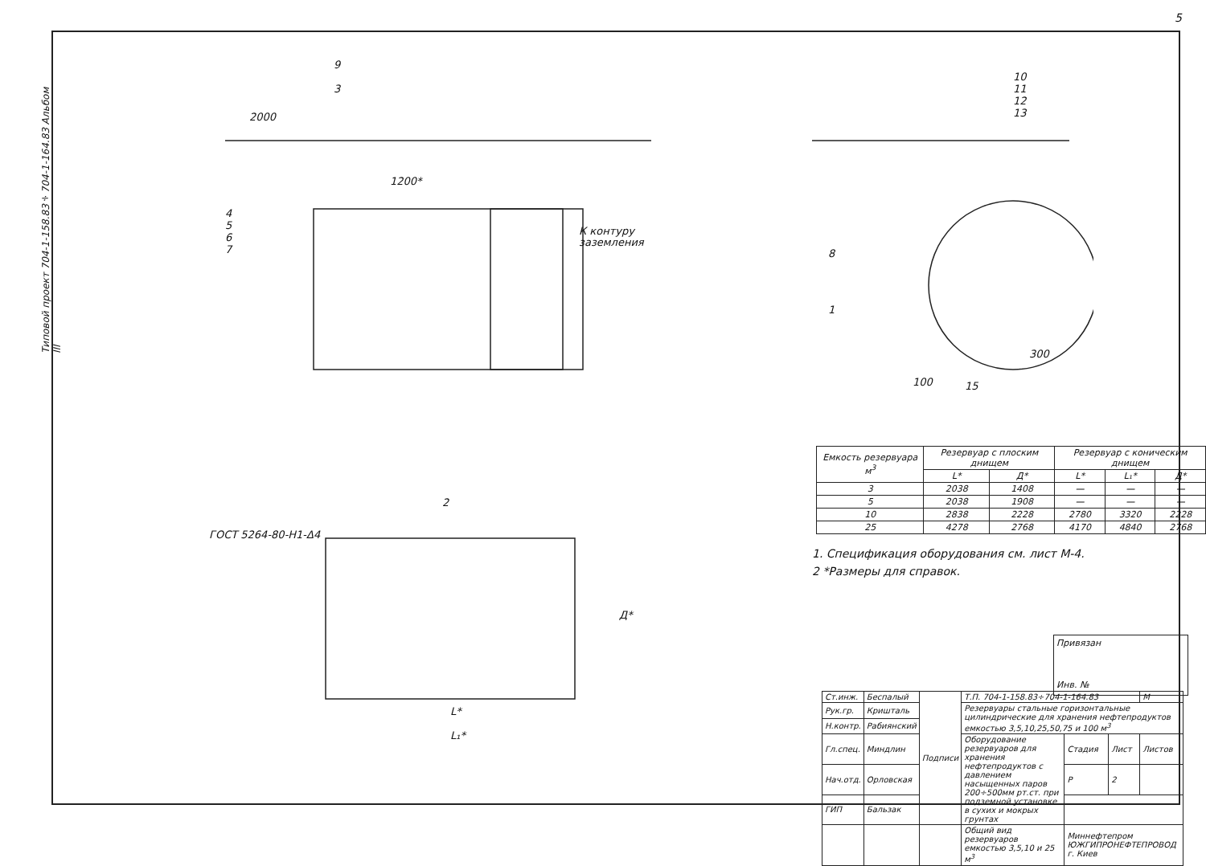5
Типовой проект 704-1-158.83÷704-1-164.83 Альбом III
9
3
4
5
6
7
К контуру
заземления
10
11
12
13
8
1
2
ГОСТ 5264-80-Н1-Δ4
L*
L₁*
Д*
1200*
2000
300
100
15
| Емкость резервуара м<sup>3</sup> | Резервуар с плоским днищем | | Резервуар с коническим днищем | | |
| --- | --- | --- | --- | --- | --- |
| | L* | Д* | L* | L₁* | Д* |
| 3 | 2038 | 1408 | — | — | — |
| 5 | 2038 | 1908 | — | — | — |
| 10 | 2838 | 2228 | 2780 | 3320 | 2228 |
| 25 | 4278 | 2768 | 4170 | 4840 | 2768 |
1. Спецификация оборудования см. лист М-4.
2 *Размеры для справок.
Привязан
Инв. №
| Ст.инж. | Беспалый | Подписи | Т.П. 704-1-158.83÷704-1-164.83 | | | М |
| Рук.гр. | Кришталь | | Резервуары стальные горизонтальные цилиндрические для хранения нефтепродуктов емкостью 3,5,10,25,50,75 и 100 м<sup>3</sup> | | | |
| Н.контр. | Рабиянский | | | | | |
| Гл.спец. | Миндлин | | Оборудование резервуаров для хранения нефтепродуктов с давлением насыщенных паров 200÷500мм рт.ст. при подземной установке в сухих и мокрых грунтах | Стадия | Лист | Листов |
| Нач.отд. | Орловская | | | Р | 2 | |
| ГИП | Бальзак | | | | | |
| | | | Общий вид резервуаров емкостью 3,5,10 и 25 м<sup>3</sup> | Миннефтепром ЮЖГИПРОНЕФТЕПРОВОД г. Киев | | |